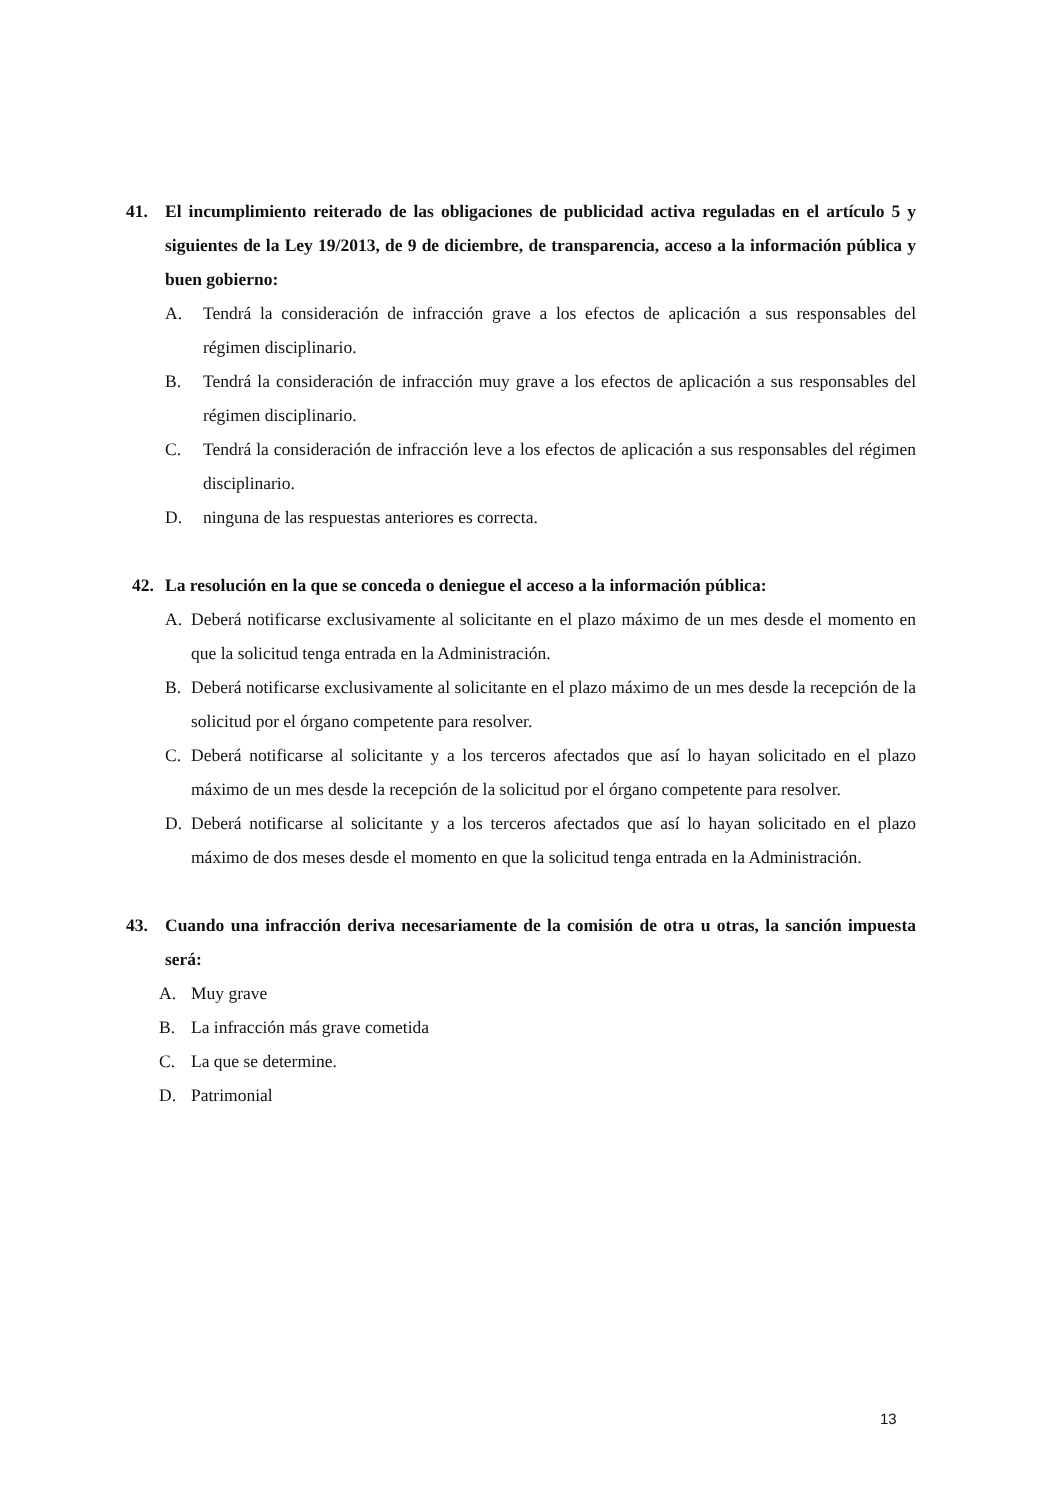41. El incumplimiento reiterado de las obligaciones de publicidad activa reguladas en el artículo 5 y siguientes de la Ley 19/2013, de 9 de diciembre, de transparencia, acceso a la información pública y buen gobierno:
A. Tendrá la consideración de infracción grave a los efectos de aplicación a sus responsables del régimen disciplinario.
B. Tendrá la consideración de infracción muy grave a los efectos de aplicación a sus responsables del régimen disciplinario.
C. Tendrá la consideración de infracción leve a los efectos de aplicación a sus responsables del régimen disciplinario.
D. ninguna de las respuestas anteriores es correcta.
42. La resolución en la que se conceda o deniegue el acceso a la información pública:
A. Deberá notificarse exclusivamente al solicitante en el plazo máximo de un mes desde el momento en que la solicitud tenga entrada en la Administración.
B. Deberá notificarse exclusivamente al solicitante en el plazo máximo de un mes desde la recepción de la solicitud por el órgano competente para resolver.
C. Deberá notificarse al solicitante y a los terceros afectados que así lo hayan solicitado en el plazo máximo de un mes desde la recepción de la solicitud por el órgano competente para resolver.
D. Deberá notificarse al solicitante y a los terceros afectados que así lo hayan solicitado en el plazo máximo de dos meses desde el momento en que la solicitud tenga entrada en la Administración.
43. Cuando una infracción deriva necesariamente de la comisión de otra u otras, la sanción impuesta será:
A. Muy grave
B. La infracción más grave cometida
C. La que se determine.
D. Patrimonial
13